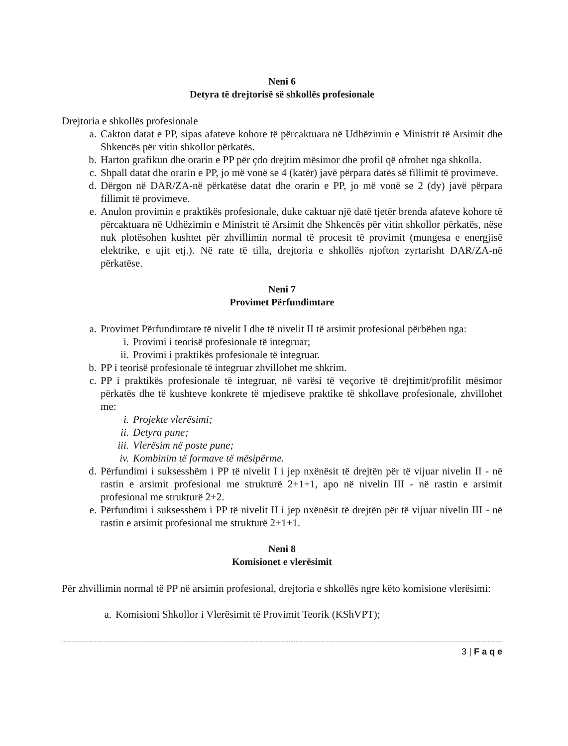Neni 6
Detyra të drejtorisë së shkollës profesionale
Drejtoria e shkollës profesionale
a. Cakton datat e PP, sipas afateve kohore të përcaktuara në Udhëzimin e Ministrit të Arsimit dhe Shkencës për vitin shkollor përkatës.
b. Harton grafikun dhe orarin e PP për çdo drejtim mësimor dhe profil që ofrohet nga shkolla.
c. Shpall datat dhe orarin e PP, jo më vonë se 4 (katër) javë përpara datës së fillimit të provimeve.
d. Dërgon në DAR/ZA-në përkatëse datat dhe orarin e PP, jo më vonë se 2 (dy) javë përpara fillimit të provimeve.
e. Anulon provimin e praktikës profesionale, duke caktuar një datë tjetër brenda afateve kohore të përcaktuara në Udhëzimin e Ministrit të Arsimit dhe Shkencës për vitin shkollor përkatës, nëse nuk plotësohen kushtet për zhvillimin normal të procesit të provimit (mungesa e energjisë elektrike, e ujit etj.). Në rate të tilla, drejtoria e shkollës njofton zyrtarisht DAR/ZA-në përkatëse.
Neni 7
Provimet Përfundimtare
a. Provimet Përfundimtare të nivelit I dhe të nivelit II të arsimit profesional përbëhen nga:
i. Provimi i teorisë profesionale të integruar;
ii. Provimi i praktikës profesionale të integruar.
b. PP i teorisë profesionale të integruar zhvillohet me shkrim.
c. PP i praktikës profesionale të integruar, në varësi të veçorive të drejtimit/profilit mësimor përkatës dhe të kushteve konkrete të mjediseve praktike të shkollave profesionale, zhvillohet me:
i. Projekte vlerësimi;
ii. Detyra pune;
iii. Vlerësim në poste pune;
iv. Kombinim të formave të mësipërme.
d. Përfundimi i suksesshëm i PP të nivelit I i jep nxënësit të drejtën për të vijuar nivelin II - në rastin e arsimit profesional me strukturë 2+1+1, apo në nivelin III - në rastin e arsimit profesional me strukturë 2+2.
e. Përfundimi i suksesshëm i PP të nivelit II i jep nxënësit të drejtën për të vijuar nivelin III - në rastin e arsimit profesional me strukturë 2+1+1.
Neni 8
Komisionet e vlerësimit
Për zhvillimin normal të PP në arsimin profesional, drejtoria e shkollës ngre këto komisione vlerësimi:
a. Komisioni Shkollor i Vlerësimit të Provimit Teorik (KShVPT);
3 | F a q e